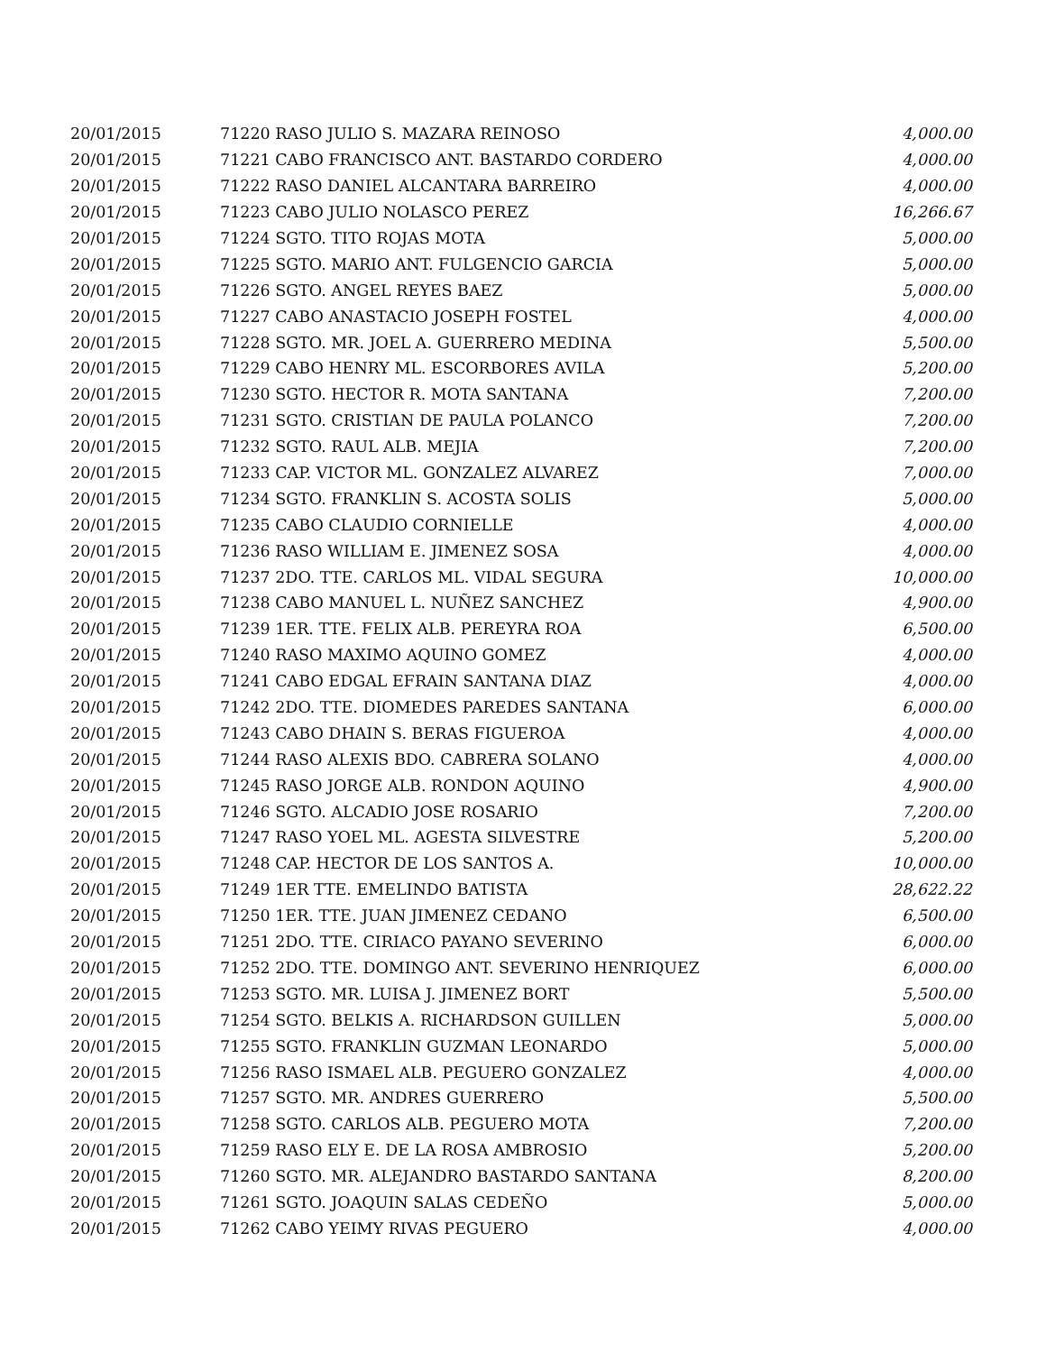| 20/01/2015 | 71220 RASO JULIO S. MAZARA REINOSO | 4,000.00 |
| 20/01/2015 | 71221 CABO FRANCISCO ANT. BASTARDO CORDERO | 4,000.00 |
| 20/01/2015 | 71222 RASO DANIEL ALCANTARA BARREIRO | 4,000.00 |
| 20/01/2015 | 71223 CABO JULIO NOLASCO PEREZ | 16,266.67 |
| 20/01/2015 | 71224 SGTO. TITO ROJAS MOTA | 5,000.00 |
| 20/01/2015 | 71225 SGTO. MARIO ANT. FULGENCIO GARCIA | 5,000.00 |
| 20/01/2015 | 71226 SGTO. ANGEL REYES BAEZ | 5,000.00 |
| 20/01/2015 | 71227 CABO ANASTACIO JOSEPH FOSTEL | 4,000.00 |
| 20/01/2015 | 71228 SGTO. MR. JOEL A. GUERRERO MEDINA | 5,500.00 |
| 20/01/2015 | 71229 CABO HENRY ML. ESCORBORES AVILA | 5,200.00 |
| 20/01/2015 | 71230 SGTO. HECTOR R. MOTA SANTANA | 7,200.00 |
| 20/01/2015 | 71231 SGTO. CRISTIAN DE PAULA POLANCO | 7,200.00 |
| 20/01/2015 | 71232 SGTO. RAUL ALB. MEJIA | 7,200.00 |
| 20/01/2015 | 71233 CAP. VICTOR ML. GONZALEZ ALVAREZ | 7,000.00 |
| 20/01/2015 | 71234 SGTO. FRANKLIN S. ACOSTA SOLIS | 5,000.00 |
| 20/01/2015 | 71235 CABO CLAUDIO CORNIELLE | 4,000.00 |
| 20/01/2015 | 71236 RASO WILLIAM E. JIMENEZ SOSA | 4,000.00 |
| 20/01/2015 | 71237 2DO. TTE. CARLOS ML. VIDAL SEGURA | 10,000.00 |
| 20/01/2015 | 71238 CABO MANUEL L. NUÑEZ SANCHEZ | 4,900.00 |
| 20/01/2015 | 71239 1ER. TTE. FELIX ALB. PEREYRA ROA | 6,500.00 |
| 20/01/2015 | 71240 RASO MAXIMO AQUINO GOMEZ | 4,000.00 |
| 20/01/2015 | 71241 CABO EDGAL EFRAIN SANTANA DIAZ | 4,000.00 |
| 20/01/2015 | 71242 2DO. TTE. DIOMEDES PAREDES SANTANA | 6,000.00 |
| 20/01/2015 | 71243 CABO DHAIN S. BERAS FIGUEROA | 4,000.00 |
| 20/01/2015 | 71244 RASO ALEXIS BDO. CABRERA SOLANO | 4,000.00 |
| 20/01/2015 | 71245 RASO JORGE ALB. RONDON AQUINO | 4,900.00 |
| 20/01/2015 | 71246 SGTO. ALCADIO JOSE ROSARIO | 7,200.00 |
| 20/01/2015 | 71247 RASO YOEL ML. AGESTA SILVESTRE | 5,200.00 |
| 20/01/2015 | 71248 CAP. HECTOR DE LOS SANTOS A. | 10,000.00 |
| 20/01/2015 | 71249 1ER TTE. EMELINDO BATISTA | 28,622.22 |
| 20/01/2015 | 71250 1ER. TTE. JUAN JIMENEZ CEDANO | 6,500.00 |
| 20/01/2015 | 71251 2DO. TTE. CIRIACO PAYANO SEVERINO | 6,000.00 |
| 20/01/2015 | 71252 2DO. TTE. DOMINGO ANT. SEVERINO HENRIQUEZ | 6,000.00 |
| 20/01/2015 | 71253 SGTO. MR. LUISA J. JIMENEZ BORT | 5,500.00 |
| 20/01/2015 | 71254 SGTO. BELKIS A. RICHARDSON GUILLEN | 5,000.00 |
| 20/01/2015 | 71255 SGTO. FRANKLIN GUZMAN LEONARDO | 5,000.00 |
| 20/01/2015 | 71256 RASO ISMAEL ALB. PEGUERO GONZALEZ | 4,000.00 |
| 20/01/2015 | 71257 SGTO. MR. ANDRES GUERRERO | 5,500.00 |
| 20/01/2015 | 71258 SGTO. CARLOS ALB. PEGUERO MOTA | 7,200.00 |
| 20/01/2015 | 71259 RASO ELY E. DE LA ROSA AMBROSIO | 5,200.00 |
| 20/01/2015 | 71260 SGTO. MR. ALEJANDRO BASTARDO SANTANA | 8,200.00 |
| 20/01/2015 | 71261 SGTO. JOAQUIN SALAS CEDEÑO | 5,000.00 |
| 20/01/2015 | 71262 CABO YEIMY RIVAS PEGUERO | 4,000.00 |